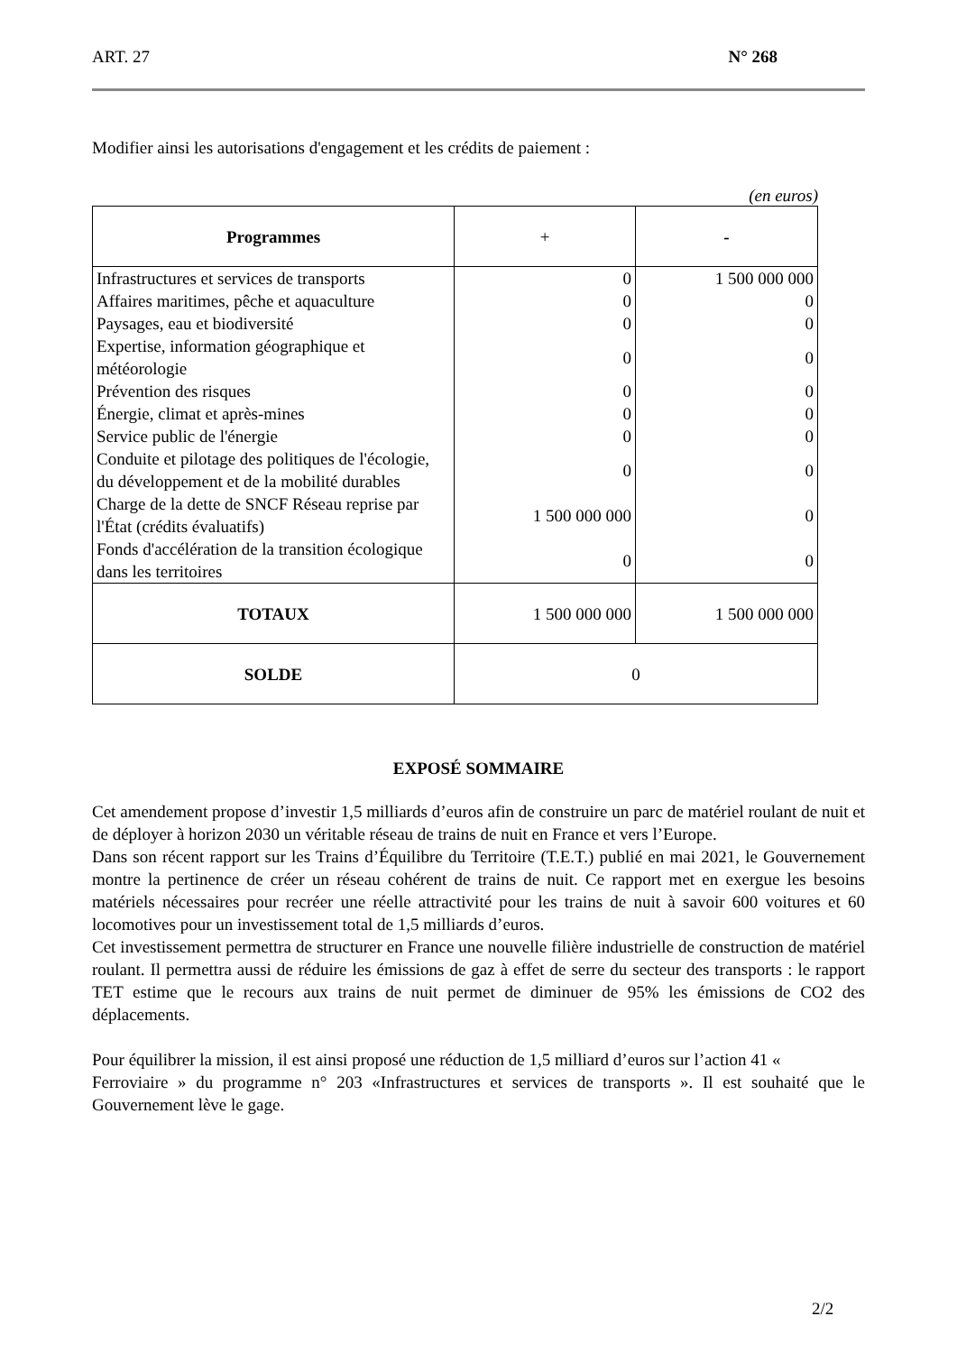ART. 27 N° 268
Modifier ainsi les autorisations d'engagement et les crédits de paiement :
(en euros)
| Programmes | + | - |
| --- | --- | --- |
| Infrastructures et services de transports | 0 | 1 500 000 000 |
| Affaires maritimes, pêche et aquaculture | 0 | 0 |
| Paysages, eau et biodiversité | 0 | 0 |
| Expertise, information géographique et météorologie | 0 | 0 |
| Prévention des risques | 0 | 0 |
| Énergie, climat et après-mines | 0 | 0 |
| Service public de l'énergie | 0 | 0 |
| Conduite et pilotage des politiques de l'écologie, du développement et de la mobilité durables | 0 | 0 |
| Charge de la dette de SNCF Réseau reprise par l'État (crédits évaluatifs) | 1 500 000 000 | 0 |
| Fonds d'accélération de la transition écologique dans les territoires | 0 | 0 |
| TOTAUX | 1 500 000 000 | 1 500 000 000 |
| SOLDE | 0 | |
EXPOSÉ SOMMAIRE
Cet amendement propose d’investir 1,5 milliards d’euros afin de construire un parc de matériel roulant de nuit et de déployer à horizon 2030 un véritable réseau de trains de nuit en France et vers l’Europe.
Dans son récent rapport sur les Trains d’Équilibre du Territoire (T.E.T.) publié en mai 2021, le Gouvernement montre la pertinence de créer un réseau cohérent de trains de nuit. Ce rapport met en exergue les besoins matériels nécessaires pour recréer une réelle attractivité pour les trains de nuit à savoir 600 voitures et 60 locomotives pour un investissement total de 1,5 milliards d’euros.
Cet investissement permettra de structurer en France une nouvelle filière industrielle de construction de matériel roulant. Il permettra aussi de réduire les émissions de gaz à effet de serre du secteur des transports : le rapport TET estime que le recours aux trains de nuit permet de diminuer de 95% les émissions de CO2 des déplacements.
Pour équilibrer la mission, il est ainsi proposé une réduction de 1,5 milliard d’euros sur l’action 41 «
Ferroviaire » du programme n° 203 «Infrastructures et services de transports ». Il est souhaité que le Gouvernement lève le gage.
2/2